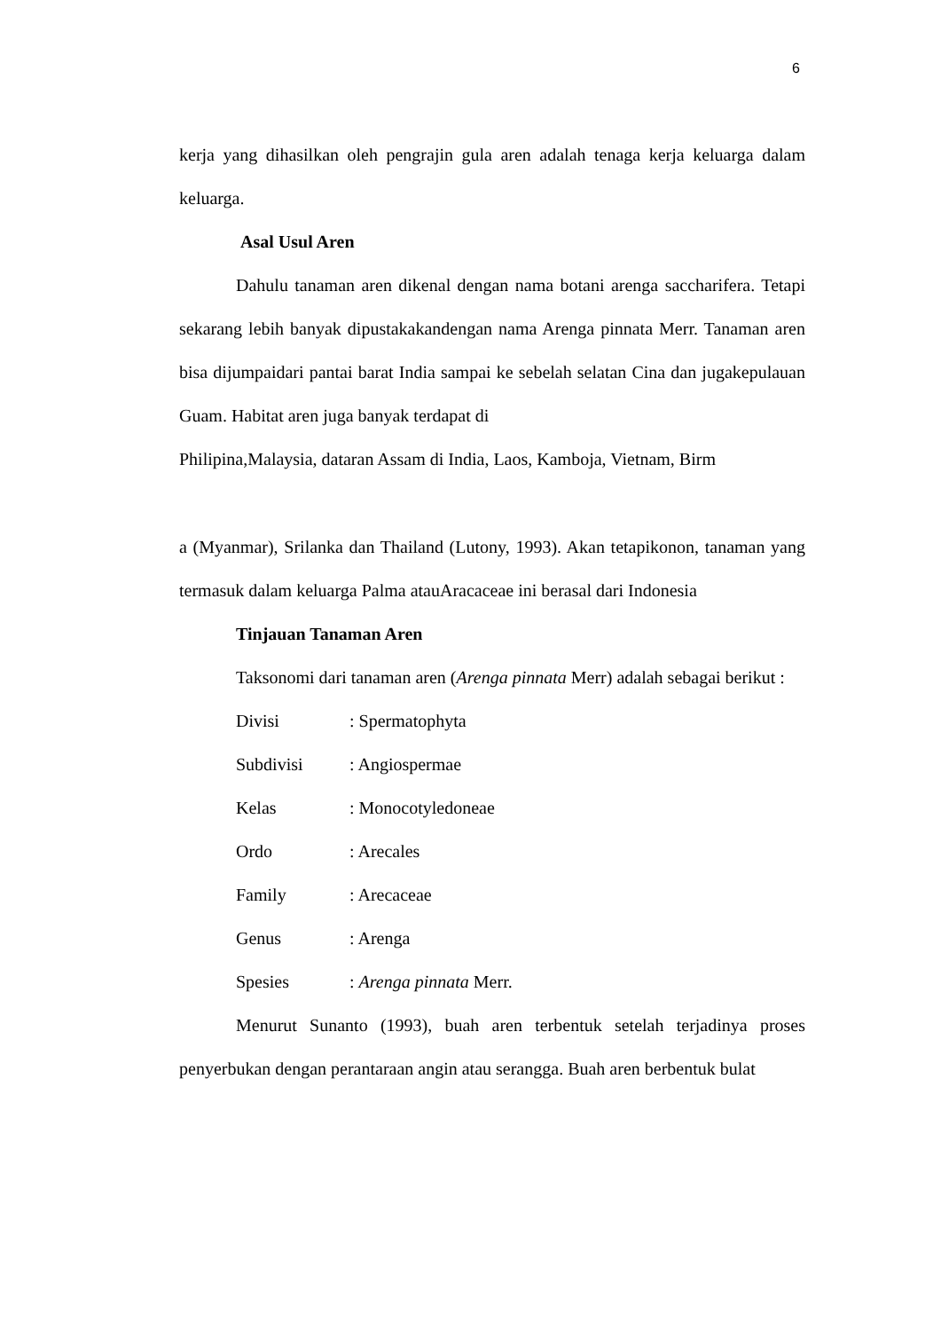6
kerja yang dihasilkan oleh pengrajin gula aren adalah tenaga kerja keluarga dalam keluarga.
Asal Usul Aren
Dahulu tanaman aren dikenal dengan nama botani arenga saccharifera. Tetapi sekarang lebih banyak dipustakakandengan nama Arenga pinnata Merr. Tanaman aren bisa dijumpaidari pantai barat India sampai ke sebelah selatan Cina dan jugakepulauan Guam. Habitat aren juga banyak terdapat di
Philipina,Malaysia, dataran Assam di India, Laos, Kamboja, Vietnam, Birm
a (Myanmar), Srilanka dan Thailand (Lutony, 1993). Akan tetapikonon, tanaman yang termasuk dalam keluarga Palma atauAracaceae ini berasal dari Indonesia
Tinjauan Tanaman Aren
Taksonomi dari tanaman aren (Arenga pinnata Merr) adalah sebagai berikut :
| Divisi | : Spermatophyta |
| Subdivisi | : Angiospermae |
| Kelas | : Monocotyledoneae |
| Ordo | : Arecales |
| Family | : Arecaceae |
| Genus | : Arenga |
| Spesies | : Arenga pinnata Merr. |
Menurut Sunanto (1993), buah aren terbentuk setelah terjadinya proses penyerbukan dengan perantaraan angin atau serangga. Buah aren berbentuk bulat